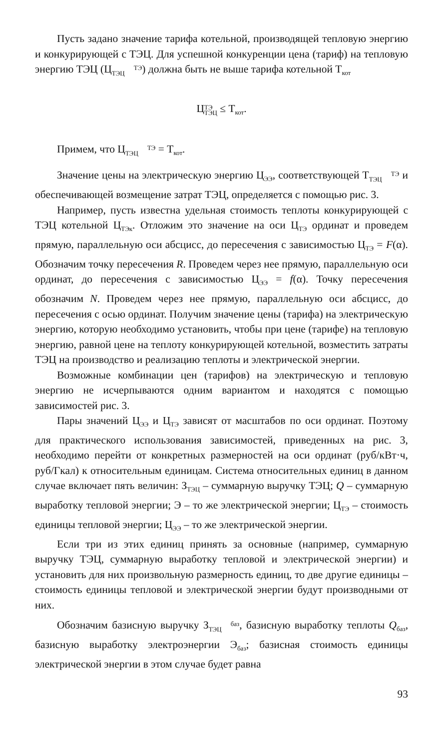Пусть задано значение тарифа котельной, производящей тепловую энергию и конкурирующей с ТЭЦ. Для успешной конкуренции цена (тариф) на тепловую энергию ТЭЦ (ЦТЭ
ТЭЦ) должна быть не выше тарифа котельной Т<sub>кот</sub>
ЦТЭ
ТЭЦ ≤ Т<sub>кот</sub>.
Примем, что ЦТЭ
ТЭЦ = Т<sub>кот</sub>.
Значение цены на электрическую энергию Ц<sub>ЭЭ</sub>, соответствующей ТТЭ
ТЭЦ и обеспечивающей возмещение затрат ТЭЦ, определяется с помощью рис. 3.
Например, пусть известна удельная стоимость теплоты конкурирующей с ТЭЦ котельной Ц<sub>ТЭк</sub>. Отложим это значение на оси Ц<sub>ТЭ</sub> ординат и проведем прямую, параллельную оси абсцисс, до пересечения с зависимостью Ц<sub>ТЭ</sub> = F(α). Обозначим точку пересечения R. Проведем через нее прямую, параллельную оси ординат, до пересечения с зависимостью Ц<sub>ЭЭ</sub> = f(α). Точку пересечения обозначим N. Проведем через нее прямую, параллельную оси абсцисс, до пересечения с осью ординат. Получим значение цены (тарифа) на электрическую энергию, которую необходимо установить, чтобы при цене (тарифе) на тепловую энергию, равной цене на теплоту конкурирующей котельной, возместить затраты ТЭЦ на производство и реализацию теплоты и электрической энергии.
Возможные комбинации цен (тарифов) на электрическую и тепловую энергию не исчерпываются одним вариантом и находятся с помощью зависимостей рис. 3.
Пары значений Ц<sub>ЭЭ</sub> и Ц<sub>ТЭ</sub> зависят от масштабов по оси ординат. Поэтому для практического использования зависимостей, приведенных на рис. 3, необходимо перейти от конкретных размерностей на оси ординат (руб/кВт·ч, руб/Гкал) к относительным единицам. Система относительных единиц в данном случае включает пять величин: З<sub>ТЭЦ</sub> – суммарную выручку ТЭЦ; Q – суммарную выработку тепловой энергии; Э – то же электрической энергии; Ц<sub>ТЭ</sub> – стоимость единицы тепловой энергии; Ц<sub>ЭЭ</sub> – то же электрической энергии.
Если три из этих единиц принять за основные (например, суммарную выручку ТЭЦ, суммарную выработку тепловой и электрической энергии) и установить для них произвольную размерность единиц, то две другие единицы – стоимость единицы тепловой и электрической энергии будут производными от них.
Обозначим базисную выручку Збаз
ТЭЦ, базисную выработку теплоты Q<sub>баз</sub>, базисную выработку электроэнергии Э<sub>баз</sub>; базисная стоимость единицы электрической энергии в этом случае будет равна
93